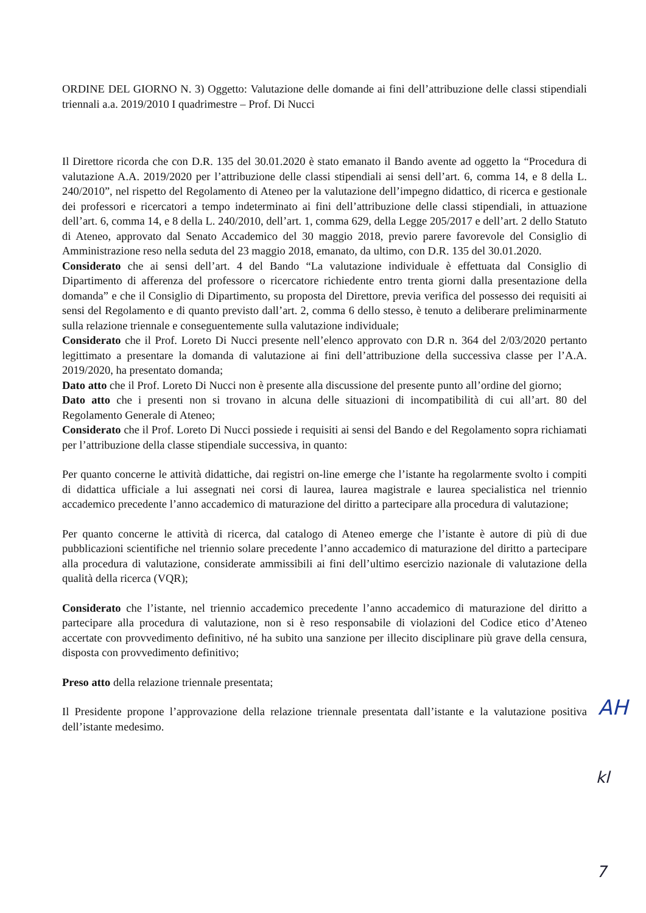ORDINE DEL GIORNO N. 3) Oggetto: Valutazione delle domande ai fini dell’attribuzione delle classi stipendiali triennali a.a. 2019/2010 I quadrimestre – Prof. Di Nucci
Il Direttore ricorda che con D.R. 135 del 30.01.2020 è stato emanato il Bando avente ad oggetto la “Procedura di valutazione A.A. 2019/2020 per l’attribuzione delle classi stipendiali ai sensi dell’art. 6, comma 14, e 8 della L. 240/2010”, nel rispetto del Regolamento di Ateneo per la valutazione dell’impegno didattico, di ricerca e gestionale dei professori e ricercatori a tempo indeterminato ai fini dell’attribuzione delle classi stipendiali, in attuazione dell’art. 6, comma 14, e 8 della L. 240/2010, dell’art. 1, comma 629, della Legge 205/2017 e dell’art. 2 dello Statuto di Ateneo, approvato dal Senato Accademico del 30 maggio 2018, previo parere favorevole del Consiglio di Amministrazione reso nella seduta del 23 maggio 2018, emanato, da ultimo, con D.R. 135 del 30.01.2020.
Considerato che ai sensi dell’art. 4 del Bando “La valutazione individuale è effettuata dal Consiglio di Dipartimento di afferenza del professore o ricercatore richiedente entro trenta giorni dalla presentazione della domanda” e che il Consiglio di Dipartimento, su proposta del Direttore, previa verifica del possesso dei requisiti ai sensi del Regolamento e di quanto previsto dall’art. 2, comma 6 dello stesso, è tenuto a deliberare preliminarmente sulla relazione triennale e conseguentemente sulla valutazione individuale;
Considerato che il Prof. Loreto Di Nucci presente nell’elenco approvato con D.R n. 364 del 2/03/2020 pertanto legittimato a presentare la domanda di valutazione ai fini dell’attribuzione della successiva classe per l’A.A. 2019/2020, ha presentato domanda;
Dato atto che il Prof. Loreto Di Nucci non è presente alla discussione del presente punto all’ordine del giorno;
Dato atto che i presenti non si trovano in alcuna delle situazioni di incompatibilità di cui all’art. 80 del Regolamento Generale di Ateneo;
Considerato che il Prof. Loreto Di Nucci possiede i requisiti ai sensi del Bando e del Regolamento sopra richiamati per l’attribuzione della classe stipendiale successiva, in quanto:
Per quanto concerne le attività didattiche, dai registri on-line emerge che l’istante ha regolarmente svolto i compiti di didattica ufficiale a lui assegnati nei corsi di laurea, laurea magistrale e laurea specialistica nel triennio accademico precedente l’anno accademico di maturazione del diritto a partecipare alla procedura di valutazione;
Per quanto concerne le attività di ricerca, dal catalogo di Ateneo emerge che l’istante è autore di più di due pubblicazioni scientifiche nel triennio solare precedente l’anno accademico di maturazione del diritto a partecipare alla procedura di valutazione, considerate ammissibili ai fini dell’ultimo esercizio nazionale di valutazione della qualità della ricerca (VQR);
Considerato che l’istante, nel triennio accademico precedente l’anno accademico di maturazione del diritto a partecipare alla procedura di valutazione, non si è reso responsabile di violazioni del Codice etico d’Ateneo accertate con provvedimento definitivo, né ha subito una sanzione per illecito disciplinare più grave della censura, disposta con provvedimento definitivo;
Preso atto della relazione triennale presentata;
Il Presidente propone l’approvazione della relazione triennale presentata dall’istante e la valutazione positiva dell’istante medesimo.
AH
kl
7